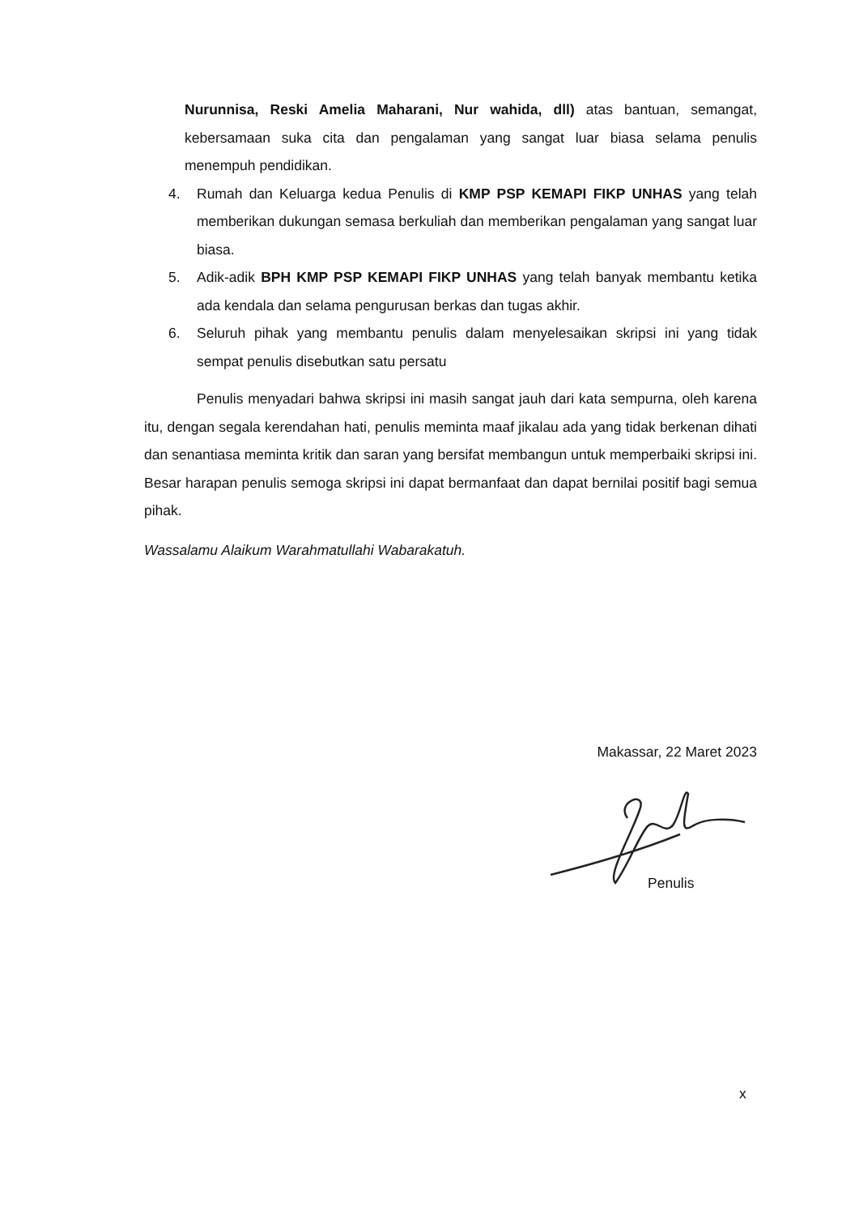Nurunnisa, Reski Amelia Maharani, Nur wahida, dll) atas bantuan, semangat, kebersamaan suka cita dan pengalaman yang sangat luar biasa selama penulis menempuh pendidikan.
4. Rumah dan Keluarga kedua Penulis di KMP PSP KEMAPI FIKP UNHAS yang telah memberikan dukungan semasa berkuliah dan memberikan pengalaman yang sangat luar biasa.
5. Adik-adik BPH KMP PSP KEMAPI FIKP UNHAS yang telah banyak membantu ketika ada kendala dan selama pengurusan berkas dan tugas akhir.
6. Seluruh pihak yang membantu penulis dalam menyelesaikan skripsi ini yang tidak sempat penulis disebutkan satu persatu
Penulis menyadari bahwa skripsi ini masih sangat jauh dari kata sempurna, oleh karena itu, dengan segala kerendahan hati, penulis meminta maaf jikalau ada yang tidak berkenan dihati dan senantiasa meminta kritik dan saran yang bersifat membangun untuk memperbaiki skripsi ini. Besar harapan penulis semoga skripsi ini dapat bermanfaat dan dapat bernilai positif bagi semua pihak.
Wassalamu Alaikum Warahmatullahi Wabarakatuh.
Makassar, 22 Maret 2023
Penulis
x